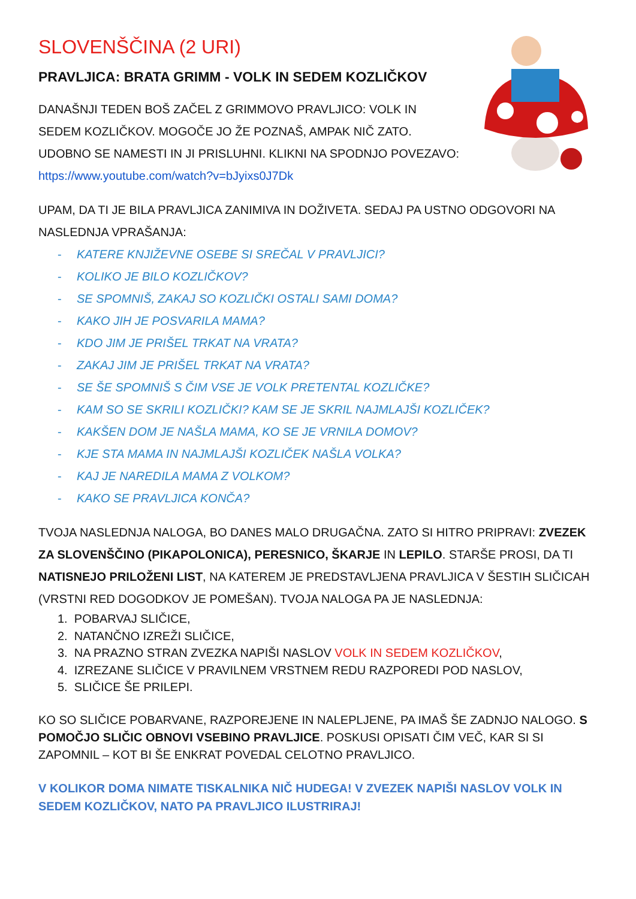SLOVENŠČINA (2 URI)
PRAVLJICA: BRATA GRIMM - VOLK IN SEDEM KOZLIČKOV
DANAŠNJI TEDEN BOŠ ZAČEL Z GRIMMOVO PRAVLJICO: VOLK IN
SEDEM KOZLIČKOV. MOGOČE JO ŽE POZNAŠ, AMPAK NIČ ZATO.
UDOBNO SE NAMESTI IN JI PRISLUHNI. KLIKNI NA SPODNJO POVEZAVO:
https://www.youtube.com/watch?v=bJyixs0J7Dk
UPAM, DA TI JE BILA PRAVLJICA ZANIMIVA IN DOŽIVETA. SEDAJ PA USTNO ODGOVORI NA NASLEDNJA VPRAŠANJA:
- KATERE KNJIŽEVNE OSEBE SI SREČAL V PRAVLJICI?
- KOLIKO JE BILO KOZLIČKOV?
- SE SPOMNIŠ, ZAKAJ SO KOZLIČKI OSTALI SAMI DOMA?
- KAKO JIH JE POSVARILA MAMA?
- KDO JIM JE PRIŠEL TRKAT NA VRATA?
- ZAKAJ JIM JE PRIŠEL TRKAT NA VRATA?
- SE ŠE SPOMNIŠ S ČIM VSE JE VOLK PRETENTAL KOZLIČKE?
- KAM SO SE SKRILI KOZLIČKI? KAM SE JE SKRIL NAJMLAJŠI KOZLIČEK?
- KAKŠEN DOM JE NAŠLA MAMA, KO SE JE VRNILA DOMOV?
- KJE STA MAMA IN NAJMLAJŠI KOZLIČEK NAŠLA VOLKA?
- KAJ JE NAREDILA MAMA Z VOLKOM?
- KAKO SE PRAVLJICA KONČA?
TVOJA NASLEDNJA NALOGA, BO DANES MALO DRUGAČNA. ZATO SI HITRO PRIPRAVI: ZVEZEK ZA SLOVENŠČINO (PIKAPOLONICA), PERESNICO, ŠKARJE IN LEPILO. STARŠE PROSI, DA TI NATISNEJO PRILOŽENI LIST, NA KATEREM JE PREDSTAVLJENA PRAVLJICA V ŠESTIH SLIČICAH (VRSTNI RED DOGODKOV JE POMEŠAN). TVOJA NALOGA PA JE NASLEDNJA:
1. POBARVAJ SLIČICE,
2. NATANČNO IZREŽI SLIČICE,
3. NA PRAZNO STRAN ZVEZKA NAPIŠI NASLOV VOLK IN SEDEM KOZLIČKOV,
4. IZREZANE SLIČICE V PRAVILNEM VRSTNEM REDU RAZPOREDI POD NASLOV,
5. SLIČICE ŠE PRILEPI.
KO SO SLIČICE POBARVANE, RAZPOREJENE IN NALEPLJENE, PA IMAŠ ŠE ZADNJO NALOGO. S POMOČJO SLIČIC OBNOVI VSEBINO PRAVLJICE. POSKUSI OPISATI ČIM VEČ, KAR SI SI ZAPOMNIL – KOT BI ŠE ENKRAT POVEDAL CELOTNO PRAVLJICO.
V KOLIKOR DOMA NIMATE TISKALNIKA NIČ HUDEGA! V ZVEZEK NAPIŠI NASLOV VOLK IN SEDEM KOZLIČKOV, NATO PA PRAVLJICO ILUSTRIRAJ!